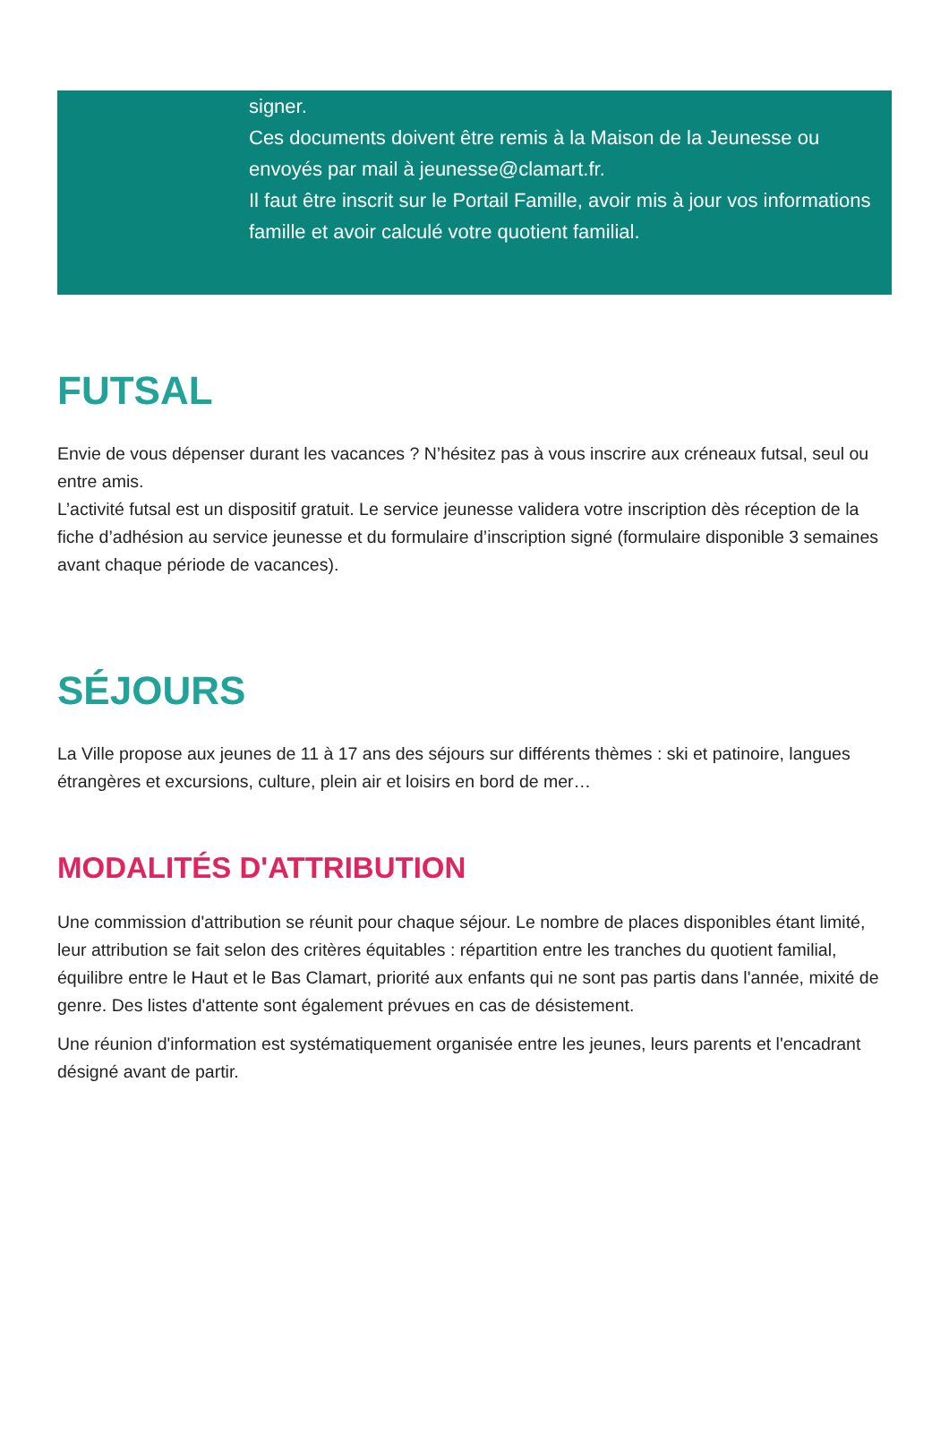signer.
Ces documents doivent être remis à la Maison de la Jeunesse ou envoyés par mail à jeunesse@clamart.fr.
Il faut être inscrit sur le Portail Famille, avoir mis à jour vos informations famille et avoir calculé votre quotient familial.
FUTSAL
Envie de vous dépenser durant les vacances ? N’hésitez pas à vous inscrire aux créneaux futsal, seul ou entre amis.
L’activité futsal est un dispositif gratuit. Le service jeunesse validera votre inscription dès réception de la fiche d’adhésion au service jeunesse et du formulaire d’inscription signé (formulaire disponible 3 semaines avant chaque période de vacances).
SÉJOURS
La Ville propose aux jeunes de 11 à 17 ans des séjours sur différents thèmes : ski et patinoire, langues étrangères et excursions, culture, plein air et loisirs en bord de mer…
MODALITÉS D'ATTRIBUTION
Une commission d'attribution se réunit pour chaque séjour. Le nombre de places disponibles étant limité, leur attribution se fait selon des critères équitables : répartition entre les tranches du quotient familial, équilibre entre le Haut et le Bas Clamart, priorité aux enfants qui ne sont pas partis dans l'année, mixité de genre. Des listes d'attente sont également prévues en cas de désistement.
Une réunion d'information est systématiquement organisée entre les jeunes, leurs parents et l'encadrant désigné avant de partir.